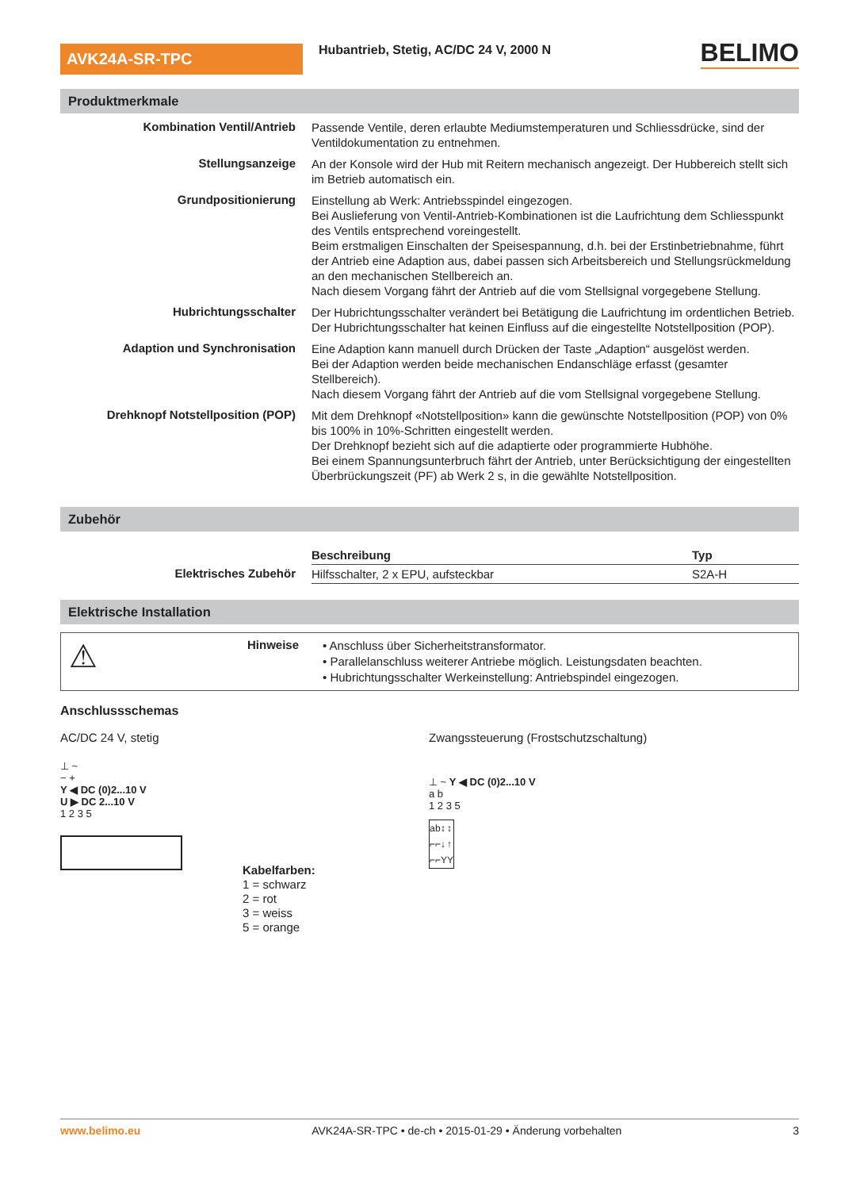AVK24A-SR-TPC
Hubantrieb, Stetig, AC/DC 24 V, 2000 N
BELIMO
Produktmerkmale
Kombination Ventil/Antrieb
Passende Ventile, deren erlaubte Mediumstemperaturen und Schliessdrücke, sind der Ventildokumentation zu entnehmen.
Stellungsanzeige
An der Konsole wird der Hub mit Reitern mechanisch angezeigt. Der Hubbereich stellt sich im Betrieb automatisch ein.
Grundpositionierung
Einstellung ab Werk: Antriebsspindel eingezogen.
Bei Auslieferung von Ventil-Antrieb-Kombinationen ist die Laufrichtung dem Schliesspunkt des Ventils entsprechend voreingestellt.
Beim erstmaligen Einschalten der Speisespannung, d.h. bei der Erstinbetriebnahme, führt der Antrieb eine Adaption aus, dabei passen sich Arbeitsbereich und Stellungsrückmeldung an den mechanischen Stellbereich an.
Nach diesem Vorgang fährt der Antrieb auf die vom Stellsignal vorgegebene Stellung.
Hubrichtungsschalter
Der Hubrichtungsschalter verändert bei Betätigung die Laufrichtung im ordentlichen Betrieb.
Der Hubrichtungsschalter hat keinen Einfluss auf die eingestellte Notstellposition (POP).
Adaption und Synchronisation
Eine Adaption kann manuell durch Drücken der Taste „Adaption“ ausgelöst werden.
Bei der Adaption werden beide mechanischen Endanschläge erfasst (gesamter Stellbereich).
Nach diesem Vorgang fährt der Antrieb auf die vom Stellsignal vorgegebene Stellung.
Drehknopf Notstellposition (POP)
Mit dem Drehknopf «Notstellposition» kann die gewünschte Notstellposition (POP) von 0% bis 100% in 10%-Schritten eingestellt werden.
Der Drehknopf bezieht sich auf die adaptierte oder programmierte Hubhöhe.
Bei einem Spannungsunterbruch fährt der Antrieb, unter Berücksichtigung der eingestellten Überbrückungszeit (PF) ab Werk 2 s, in die gewählte Notstellposition.
Zubehör
Elektrisches Zubehör
| Beschreibung | Typ |
| --- | --- |
| Hilfsschalter, 2 x EPU, aufsteckbar | S2A-H |
Elektrische Installation
⚠
Hinweise
• Anschluss über Sicherheitstransformator.
• Parallelanschluss weiterer Antriebe möglich. Leistungsdaten beachten.
• Hubrichtungsschalter Werkeinstellung: Antriebspindel eingezogen.
Anschlussschemas
AC/DC 24 V, stetig
⊥ ~
− +
Y ◀ DC (0)2...10 V
U ▶ DC 2...10 V
1 2 3 5
Kabelfarben:
1 = schwarz
2 = rot
3 = weiss
5 = orange
Zwangssteuerung (Frostschutzschaltung)
⊥ ~ Y ◀ DC (0)2...10 V
a b
1 2 3 5
| a | b | ↕ | ↕ |
| ⌐ | ⌐ | ↓ | ↑ |
| ⌐ | ⌐ | Y | Y |
www.belimo.eu AVK24A-SR-TPC • de-ch • 2015-01-29 • Änderung vorbehalten 3